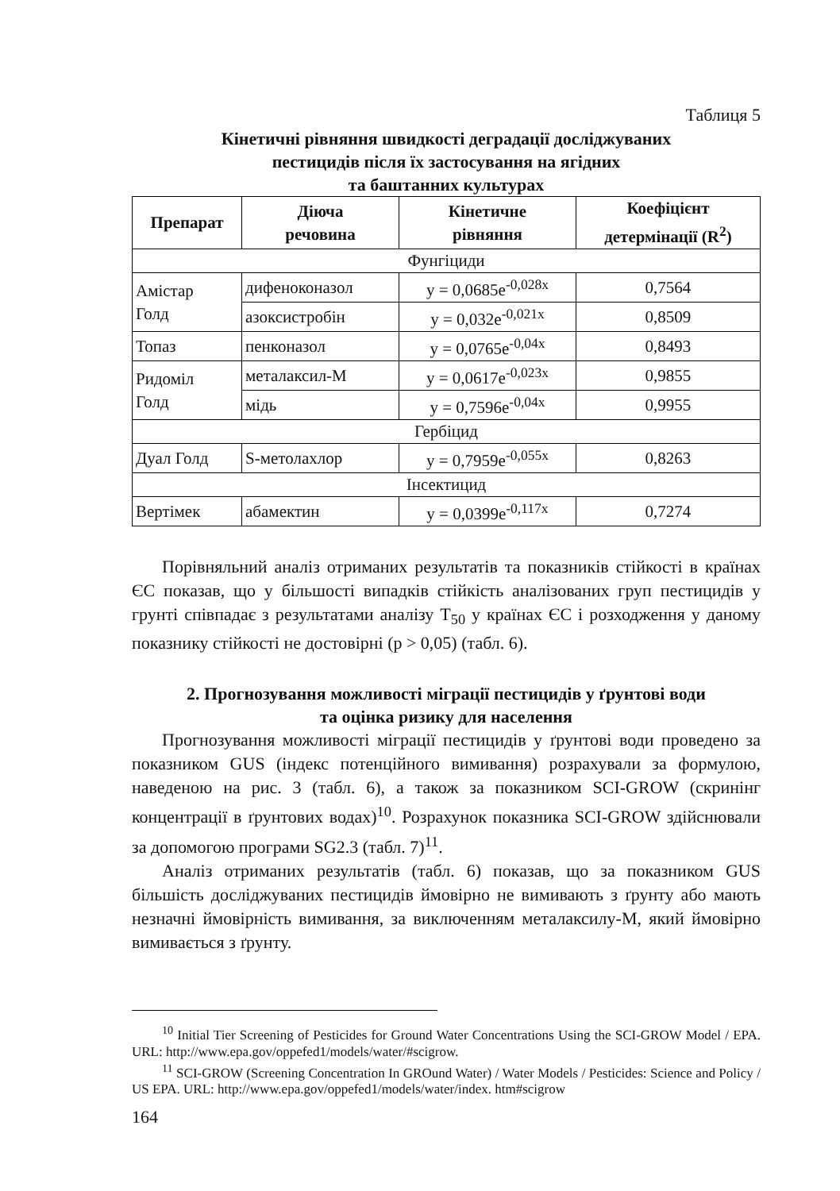Таблиця 5
Кінетичні рівняння швидкості деградації досліджуваних
пестицидів після їх застосування на ягідних
та баштанних культурах
| Препарат | Діюча речовина | Кінетичне рівняння | Коефіцієнт детермінації (R<sup>2</sup>) |
| --- | --- | --- | --- |
| Фунгіциди | | | |
| Амістар Голд | дифеноконазол | y = 0,0685e<sup>-0,028x</sup> | 0,7564 |
| | азоксистробін | y = 0,032e<sup>-0,021x</sup> | 0,8509 |
| Топаз | пенконазол | y = 0,0765e<sup>-0,04x</sup> | 0,8493 |
| Ридоміл Голд | металаксил-М | y = 0,0617e<sup>-0,023x</sup> | 0,9855 |
| | мідь | y = 0,7596e<sup>-0,04x</sup> | 0,9955 |
| Гербіцид | | | |
| Дуал Голд | S-метолахлор | y = 0,7959e<sup>-0,055x</sup> | 0,8263 |
| Інсектицид | | | |
| Вертімек | абамектин | y = 0,0399e<sup>-0,117x</sup> | 0,7274 |
Порівняльний аналіз отриманих результатів та показників стійкості в країнах ЄС показав, що у більшості випадків стійкість аналізованих груп пестицидів у грунті співпадає з результатами аналізу T<sub>50</sub> у країнах ЄС і розходження у даному показнику стійкості не достовірні (р > 0,05) (табл. 6).
2. Прогнозування можливості міграції пестицидів у ґрунтові води
та оцінка ризику для населення
Прогнозування можливості міграції пестицидів у ґрунтові води проведено за показником GUS (індекс потенційного вимивання) розрахували за формулою, наведеною на рис. 3 (табл. 6), а також за показником SCI-GROW (скринінг концентрації в ґрунтових водах)<sup>10</sup>. Розрахунок показника SCI-GROW здійснювали за допомогою програми SG2.3 (табл. 7)<sup>11</sup>.
Аналіз отриманих результатів (табл. 6) показав, що за показником GUS більшість досліджуваних пестицидів ймовірно не вимивають з ґрунту або мають незначні ймовірність вимивання, за виключенням металаксилу-М, який ймовірно вимивається з ґрунту.
<sup>10</sup> Initial Tier Screening of Pesticides for Ground Water Concentrations Using the SCI-GROW Model / EPA. URL: http://www.epa.gov/oppefed1/models/water/#scigrow.
<sup>11</sup> SCI-GROW (Screening Concentration In GROund Water) / Water Models / Pesticides: Science and Policy / US EPA. URL: http://www.epa.gov/oppefed1/models/water/index. htm#scigrow
164